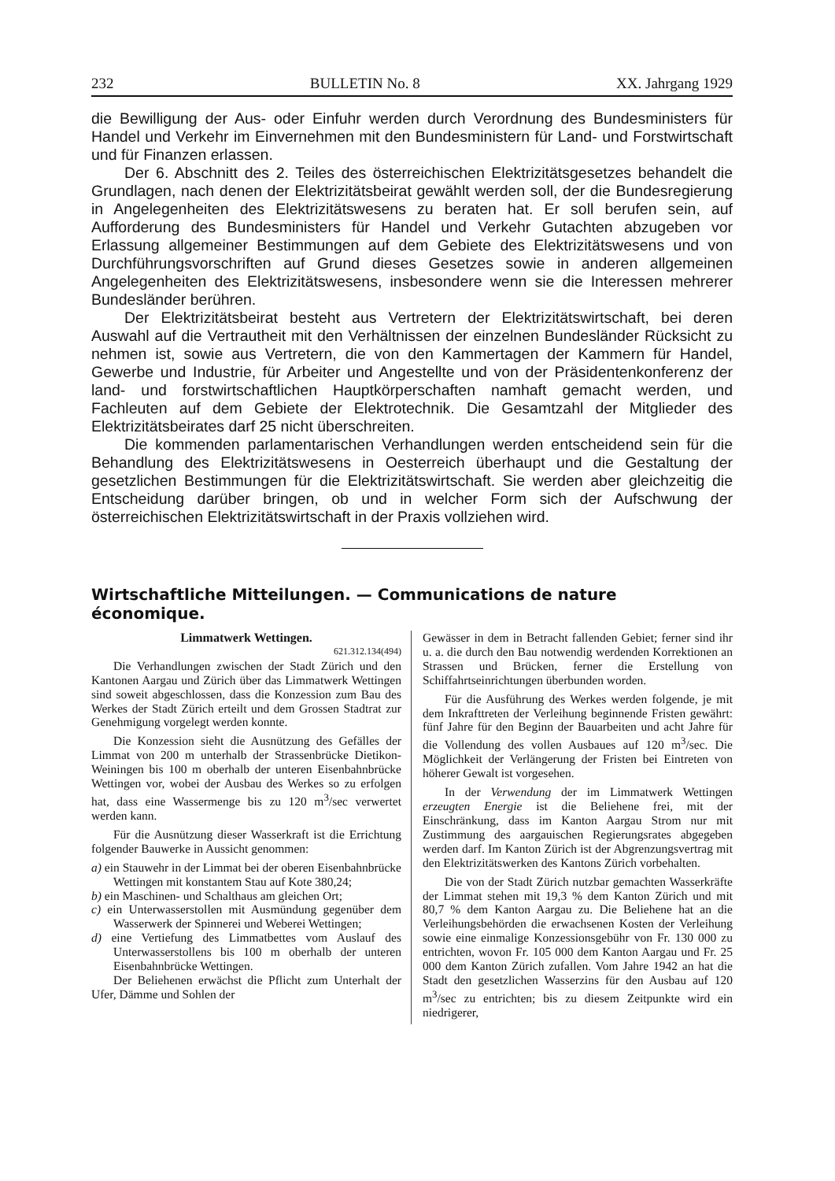232 BULLETIN No. 8 XX. Jahrgang 1929
die Bewilligung der Aus- oder Einfuhr werden durch Verordnung des Bundesministers für Handel und Verkehr im Einvernehmen mit den Bundesministern für Land- und Forstwirtschaft und für Finanzen erlassen.
Der 6. Abschnitt des 2. Teiles des österreichischen Elektrizitätsgesetzes behandelt die Grundlagen, nach denen der Elektrizitätsbeirat gewählt werden soll, der die Bundesregierung in Angelegenheiten des Elektrizitätswesens zu beraten hat. Er soll berufen sein, auf Aufforderung des Bundesministers für Handel und Verkehr Gutachten abzugeben vor Erlassung allgemeiner Bestimmungen auf dem Gebiete des Elektrizitätswesens und von Durchführungsvorschriften auf Grund dieses Gesetzes sowie in anderen allgemeinen Angelegenheiten des Elektrizitätswesens, insbesondere wenn sie die Interessen mehrerer Bundesländer berühren.
Der Elektrizitätsbeirat besteht aus Vertretern der Elektrizitätswirtschaft, bei deren Auswahl auf die Vertrautheit mit den Verhältnissen der einzelnen Bundesländer Rücksicht zu nehmen ist, sowie aus Vertretern, die von den Kammertagen der Kammern für Handel, Gewerbe und Industrie, für Arbeiter und Angestellte und von der Präsidentenkonferenz der land- und forstwirtschaftlichen Hauptkörperschaften namhaft gemacht werden, und Fachleuten auf dem Gebiete der Elektrotechnik. Die Gesamtzahl der Mitglieder des Elektrizitätsbeirates darf 25 nicht überschreiten.
Die kommenden parlamentarischen Verhandlungen werden entscheidend sein für die Behandlung des Elektrizitätswesens in Oesterreich überhaupt und die Gestaltung der gesetzlichen Bestimmungen für die Elektrizitätswirtschaft. Sie werden aber gleichzeitig die Entscheidung darüber bringen, ob und in welcher Form sich der Aufschwung der österreichischen Elektrizitätswirtschaft in der Praxis vollziehen wird.
Wirtschaftliche Mitteilungen. — Communications de nature économique.
Limmatwerk Wettingen.
621.312.134(494)
Die Verhandlungen zwischen der Stadt Zürich und den Kantonen Aargau und Zürich über das Limmatwerk Wettingen sind soweit abgeschlossen, dass die Konzession zum Bau des Werkes der Stadt Zürich erteilt und dem Grossen Stadtrat zur Genehmigung vorgelegt werden konnte.
Die Konzession sieht die Ausnützung des Gefälles der Limmat von 200 m unterhalb der Strassenbrücke Dietikon-Weiningen bis 100 m oberhalb der unteren Eisenbahnbrücke Wettingen vor, wobei der Ausbau des Werkes so zu erfolgen hat, dass eine Wassermenge bis zu 120 m<sup>3</sup>/sec verwertet werden kann.
Für die Ausnützung dieser Wasserkraft ist die Errichtung folgender Bauwerke in Aussicht genommen:
a) ein Stauwehr in der Limmat bei der oberen Eisenbahnbrücke Wettingen mit konstantem Stau auf Kote 380,24;
b) ein Maschinen- und Schalthaus am gleichen Ort;
c) ein Unterwasserstollen mit Ausmündung gegenüber dem Wasserwerk der Spinnerei und Weberei Wettingen;
d) eine Vertiefung des Limmatbettes vom Auslauf des Unterwasserstollens bis 100 m oberhalb der unteren Eisenbahnbrücke Wettingen.
Der Beliehenen erwächst die Pflicht zum Unterhalt der Ufer, Dämme und Sohlen der
Gewässer in dem in Betracht fallenden Gebiet; ferner sind ihr u. a. die durch den Bau notwendig werdenden Korrektionen an Strassen und Brücken, ferner die Erstellung von Schiffahrtseinrichtungen überbunden worden.
Für die Ausführung des Werkes werden folgende, je mit dem Inkrafttreten der Verleihung beginnende Fristen gewährt: fünf Jahre für den Beginn der Bauarbeiten und acht Jahre für die Vollendung des vollen Ausbaues auf 120 m<sup>3</sup>/sec. Die Möglichkeit der Verlängerung der Fristen bei Eintreten von höherer Gewalt ist vorgesehen.
In der Verwendung der im Limmatwerk Wettingen erzeugten Energie ist die Beliehene frei, mit der Einschränkung, dass im Kanton Aargau Strom nur mit Zustimmung des aargauischen Regierungsrates abgegeben werden darf. Im Kanton Zürich ist der Abgrenzungsvertrag mit den Elektrizitätswerken des Kantons Zürich vorbehalten.
Die von der Stadt Zürich nutzbar gemachten Wasserkräfte der Limmat stehen mit 19,3 % dem Kanton Zürich und mit 80,7 % dem Kanton Aargau zu. Die Beliehene hat an die Verleihungsbehörden die erwachsenen Kosten der Verleihung sowie eine einmalige Konzessionsgebühr von Fr. 130 000 zu entrichten, wovon Fr. 105 000 dem Kanton Aargau und Fr. 25 000 dem Kanton Zürich zufallen. Vom Jahre 1942 an hat die Stadt den gesetzlichen Wasserzins für den Ausbau auf 120 m<sup>3</sup>/sec zu entrichten; bis zu diesem Zeitpunkte wird ein niedrigerer,